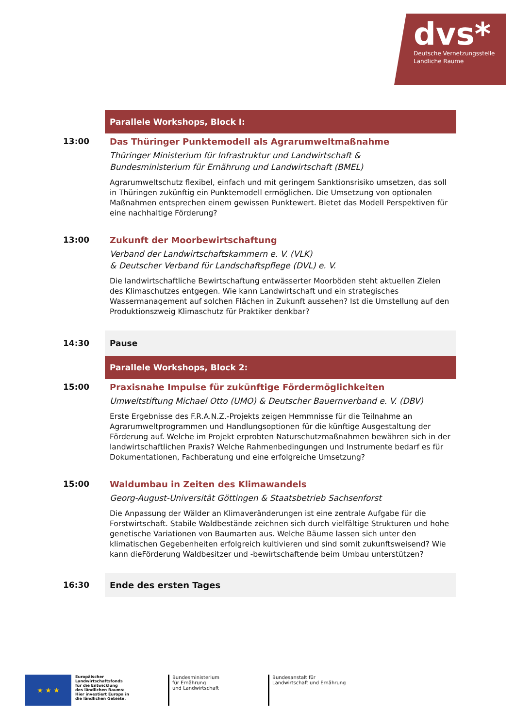dvs*
Deutsche Vernetzungsstelle
Ländliche Räume
Parallele Workshops, Block I:
13:00 Das Thüringer Punktemodell als Agrarumweltmaßnahme
Thüringer Ministerium für Infrastruktur und Landwirtschaft &
Bundesministerium für Ernährung und Landwirtschaft (BMEL)
Agrarumweltschutz flexibel, einfach und mit geringem Sanktionsrisiko umsetzen, das soll in Thüringen zukünftig ein Punktemodell ermöglichen. Die Umsetzung von optionalen Maßnahmen entsprechen einem gewissen Punktewert. Bietet das Modell Perspektiven für eine nachhaltige Förderung?
13:00 Zukunft der Moorbewirtschaftung
Verband der Landwirtschaftskammern e. V. (VLK)
& Deutscher Verband für Landschaftspflege (DVL) e. V.
Die landwirtschaftliche Bewirtschaftung entwässerter Moorböden steht aktuellen Zielen des Klimaschutzes entgegen. Wie kann Landwirtschaft und ein strategisches Wassermanagement auf solchen Flächen in Zukunft aussehen? Ist die Umstellung auf den Produktionszweig Klimaschutz für Praktiker denkbar?
14:30 Pause
Parallele Workshops, Block 2:
15:00 Praxisnahe Impulse für zukünftige Fördermöglichkeiten
Umweltstiftung Michael Otto (UMO) & Deutscher Bauernverband e. V. (DBV)
Erste Ergebnisse des F.R.A.N.Z.-Projekts zeigen Hemmnisse für die Teilnahme an Agrarumweltprogrammen und Handlungsoptionen für die künftige Ausgestaltung der Förderung auf. Welche im Projekt erprobten Naturschutzmaßnahmen bewähren sich in der landwirtschaftlichen Praxis? Welche Rahmenbedingungen und Instrumente bedarf es für Dokumentationen, Fachberatung und eine erfolgreiche Umsetzung?
15:00 Waldumbau in Zeiten des Klimawandels
Georg-August-Universität Göttingen & Staatsbetrieb Sachsenforst
Die Anpassung der Wälder an Klimaveränderungen ist eine zentrale Aufgabe für die Forstwirtschaft. Stabile Waldbestände zeichnen sich durch vielfältige Strukturen und hohe genetische Variationen von Baumarten aus. Welche Bäume lassen sich unter den klimatischen Gegebenheiten erfolgreich kultivieren und sind somit zukunftsweisend? Wie kann dieFörderung Waldbesitzer und -bewirtschaftende beim Umbau unterstützen?
16:30 Ende des ersten Tages
★ ★ ★
Europäischer
Landwirtschaftsfonds
für die Entwicklung
des ländlichen Raums:
Hier investiert Europa in
die ländlichen Gebiete.
Bundesministerium
für Ernährung
und Landwirtschaft
Bundesanstalt für
Landwirtschaft und Ernährung